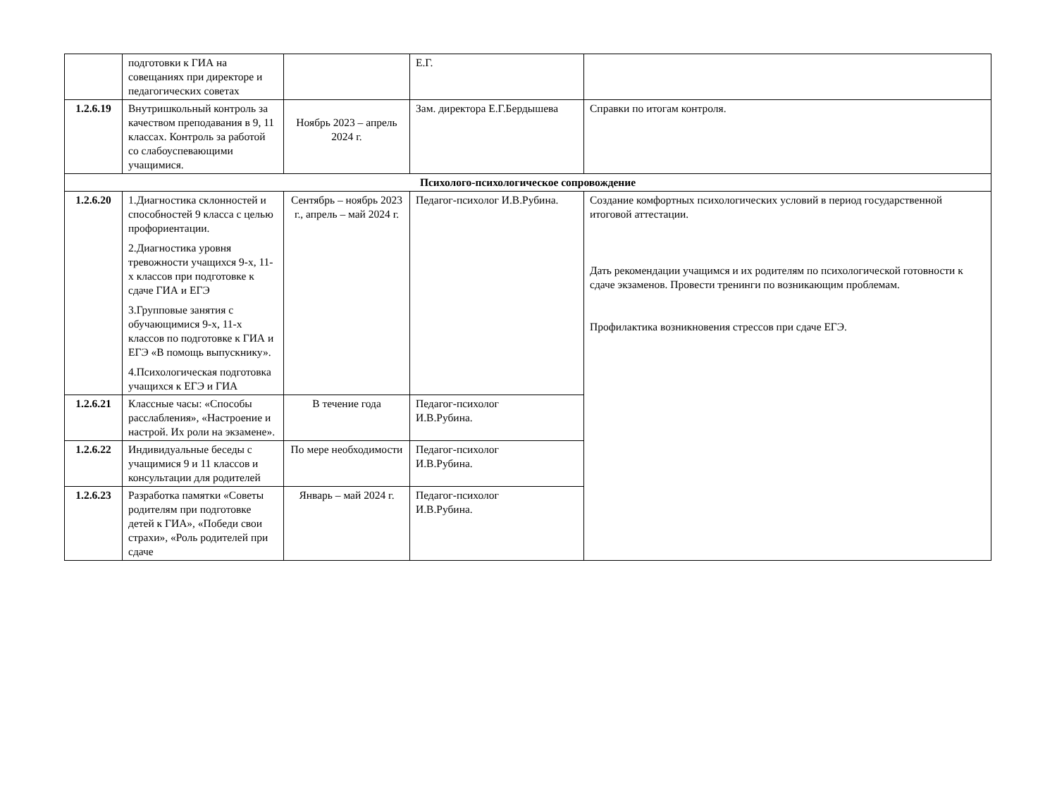| | подготовки к ГИА на совещаниях при директоре и педагогических советах | | Е.Г. | |
| 1.2.6.19 | Внутришкольный контроль за качеством преподавания в 9, 11 классах. Контроль за работой со слабоуспевающими учащимися. | Ноябрь 2023 – апрель 2024 г. | Зам. директора Е.Г.Бердышева | Справки по итогам контроля. |
| Психолого-психологическое сопровождение | | | | |
| 1.2.6.20 | 1.Диагностика склонностей и способностей 9 класса с целью профориентации. 2.Диагностика уровня тревожности учащихся 9-х, 11-х классов при подготовке к сдаче ГИА и ЕГЭ 3.Групповые занятия с обучающимися 9-х, 11-х классов по подготовке к ГИА и ЕГЭ «В помощь выпускнику». 4.Психологическая подготовка учащихся к ЕГЭ и ГИА | Сентябрь – ноябрь 2023 г., апрель – май 2024 г. | Педагог-психолог И.В.Рубина. | Создание комфортных психологических условий в период государственной итоговой аттестации. Дать рекомендации учащимся и их родителям по психологической готовности к сдаче экзаменов. Провести тренинги по возникающим проблемам. Профилактика возникновения стрессов при сдаче ЕГЭ. |
| 1.2.6.21 | Классные часы: «Способы расслабления», «Настроение и настрой. Их роли на экзамене». | В течение года | Педагог-психолог И.В.Рубина. | |
| 1.2.6.22 | Индивидуальные беседы с учащимися 9 и 11 классов и консультации для родителей | По мере необходимости | Педагог-психолог И.В.Рубина. | |
| 1.2.6.23 | Разработка памятки «Советы родителям при подготовке детей к ГИА», «Победи свои страхи», «Роль родителей при сдаче | Январь – май 2024 г. | Педагог-психолог И.В.Рубина. | |